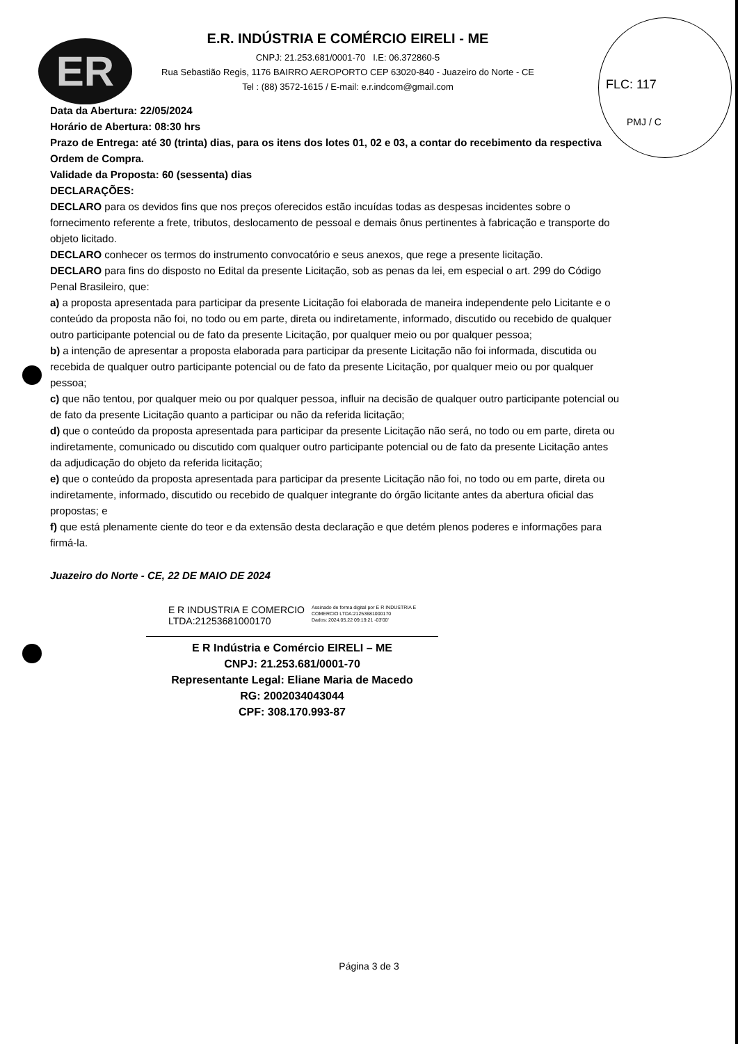ER
FLC: 117
PMJ / C
E.R. INDÚSTRIA E COMÉRCIO EIRELI - ME
CNPJ: 21.253.681/0001-70 I.E: 06.372860-5
Rua Sebastião Regis, 1176 BAIRRO AEROPORTO CEP 63020-840 - Juazeiro do Norte - CE
Tel : (88) 3572-1615 / E-mail: e.r.indcom@gmail.com
Data da Abertura: 22/05/2024
Horário de Abertura: 08:30 hrs
Prazo de Entrega: até 30 (trinta) dias, para os itens dos lotes 01, 02 e 03, a contar do recebimento da respectiva Ordem de Compra.
Validade da Proposta: 60 (sessenta) dias
DECLARAÇÕES:
DECLARO para os devidos fins que nos preços oferecidos estão incuídas todas as despesas incidentes sobre o fornecimento referente a frete, tributos, deslocamento de pessoal e demais ônus pertinentes à fabricação e transporte do objeto licitado.
DECLARO conhecer os termos do instrumento convocatório e seus anexos, que rege a presente licitação.
DECLARO para fins do disposto no Edital da presente Licitação, sob as penas da lei, em especial o art. 299 do Código Penal Brasileiro, que:
a) a proposta apresentada para participar da presente Licitação foi elaborada de maneira independente pelo Licitante e o conteúdo da proposta não foi, no todo ou em parte, direta ou indiretamente, informado, discutido ou recebido de qualquer outro participante potencial ou de fato da presente Licitação, por qualquer meio ou por qualquer pessoa;
b) a intenção de apresentar a proposta elaborada para participar da presente Licitação não foi informada, discutida ou recebida de qualquer outro participante potencial ou de fato da presente Licitação, por qualquer meio ou por qualquer pessoa;
c) que não tentou, por qualquer meio ou por qualquer pessoa, influir na decisão de qualquer outro participante potencial ou de fato da presente Licitação quanto a participar ou não da referida licitação;
d) que o conteúdo da proposta apresentada para participar da presente Licitação não será, no todo ou em parte, direta ou indiretamente, comunicado ou discutido com qualquer outro participante potencial ou de fato da presente Licitação antes da adjudicação do objeto da referida licitação;
e) que o conteúdo da proposta apresentada para participar da presente Licitação não foi, no todo ou em parte, direta ou indiretamente, informado, discutido ou recebido de qualquer integrante do órgão licitante antes da abertura oficial das propostas; e
f) que está plenamente ciente do teor e da extensão desta declaração e que detém plenos poderes e informações para firmá-la.
Juazeiro do Norte - CE, 22 DE MAIO DE 2024
E R INDUSTRIA E COMERCIO
LTDA:21253681000170
Assinado de forma digital por E R INDUSTRIA E
COMERCIO LTDA:21253681000170
Dados: 2024.05.22 09:19:21 -03'00'
E R Indústria e Comércio EIRELI – ME
CNPJ: 21.253.681/0001-70
Representante Legal: Eliane Maria de Macedo
RG: 2002034043044
CPF: 308.170.993-87
Página 3 de 3